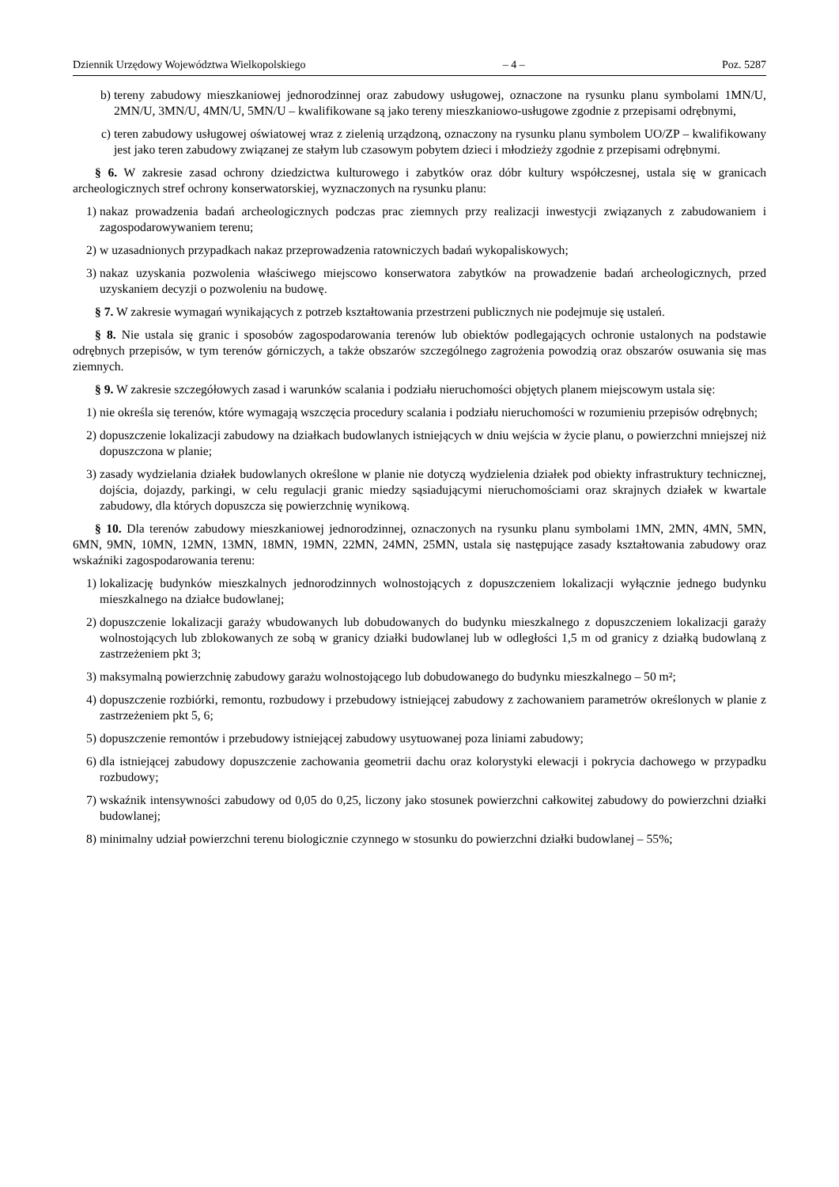Dziennik Urzędowy Województwa Wielkopolskiego – 4 – Poz. 5287
b) tereny zabudowy mieszkaniowej jednorodzinnej oraz zabudowy usługowej, oznaczone na rysunku planu symbolami 1MN/U, 2MN/U, 3MN/U, 4MN/U, 5MN/U – kwalifikowane są jako tereny mieszkaniowo-usługowe zgodnie z przepisami odrębnymi,
c) teren zabudowy usługowej oświatowej wraz z zielenią urządzoną, oznaczony na rysunku planu symbolem UO/ZP – kwalifikowany jest jako teren zabudowy związanej ze stałym lub czasowym pobytem dzieci i młodzieży zgodnie z przepisami odrębnymi.
§ 6. W zakresie zasad ochrony dziedzictwa kulturowego i zabytków oraz dóbr kultury współczesnej, ustala się w granicach archeologicznych stref ochrony konserwatorskiej, wyznaczonych na rysunku planu:
1) nakaz prowadzenia badań archeologicznych podczas prac ziemnych przy realizacji inwestycji związanych z zabudowaniem i zagospodarowywaniem terenu;
2) w uzasadnionych przypadkach nakaz przeprowadzenia ratowniczych badań wykopaliskowych;
3) nakaz uzyskania pozwolenia właściwego miejscowo konserwatora zabytków na prowadzenie badań archeologicznych, przed uzyskaniem decyzji o pozwoleniu na budowę.
§ 7. W zakresie wymagań wynikających z potrzeb kształtowania przestrzeni publicznych nie podejmuje się ustaleń.
§ 8. Nie ustala się granic i sposobów zagospodarowania terenów lub obiektów podlegających ochronie ustalonych na podstawie odrębnych przepisów, w tym terenów górniczych, a także obszarów szczególnego zagrożenia powodzią oraz obszarów osuwania się mas ziemnych.
§ 9. W zakresie szczegółowych zasad i warunków scalania i podziału nieruchomości objętych planem miejscowym ustala się:
1) nie określa się terenów, które wymagają wszczęcia procedury scalania i podziału nieruchomości w rozumieniu przepisów odrębnych;
2) dopuszczenie lokalizacji zabudowy na działkach budowlanych istniejących w dniu wejścia w życie planu, o powierzchni mniejszej niż dopuszczona w planie;
3) zasady wydzielania działek budowlanych określone w planie nie dotyczą wydzielenia działek pod obiekty infrastruktury technicznej, dojścia, dojazdy, parkingi, w celu regulacji granic miedzy sąsiadującymi nieruchomościami oraz skrajnych działek w kwartale zabudowy, dla których dopuszcza się powierzchnię wynikową.
§ 10. Dla terenów zabudowy mieszkaniowej jednorodzinnej, oznaczonych na rysunku planu symbolami 1MN, 2MN, 4MN, 5MN, 6MN, 9MN, 10MN, 12MN, 13MN, 18MN, 19MN, 22MN, 24MN, 25MN, ustala się następujące zasady kształtowania zabudowy oraz wskaźniki zagospodarowania terenu:
1) lokalizację budynków mieszkalnych jednorodzinnych wolnostojących z dopuszczeniem lokalizacji wyłącznie jednego budynku mieszkalnego na działce budowlanej;
2) dopuszczenie lokalizacji garaży wbudowanych lub dobudowanych do budynku mieszkalnego z dopuszczeniem lokalizacji garaży wolnostojących lub zblokowanych ze sobą w granicy działki budowlanej lub w odległości 1,5 m od granicy z działką budowlaną z zastrzeżeniem pkt 3;
3) maksymalną powierzchnię zabudowy garażu wolnostojącego lub dobudowanego do budynku mieszkalnego – 50 m²;
4) dopuszczenie rozbiórki, remontu, rozbudowy i przebudowy istniejącej zabudowy z zachowaniem parametrów określonych w planie z zastrzeżeniem pkt 5, 6;
5) dopuszczenie remontów i przebudowy istniejącej zabudowy usytuowanej poza liniami zabudowy;
6) dla istniejącej zabudowy dopuszczenie zachowania geometrii dachu oraz kolorystyki elewacji i pokrycia dachowego w przypadku rozbudowy;
7) wskaźnik intensywności zabudowy od 0,05 do 0,25, liczony jako stosunek powierzchni całkowitej zabudowy do powierzchni działki budowlanej;
8) minimalny udział powierzchni terenu biologicznie czynnego w stosunku do powierzchni działki budowlanej – 55%;